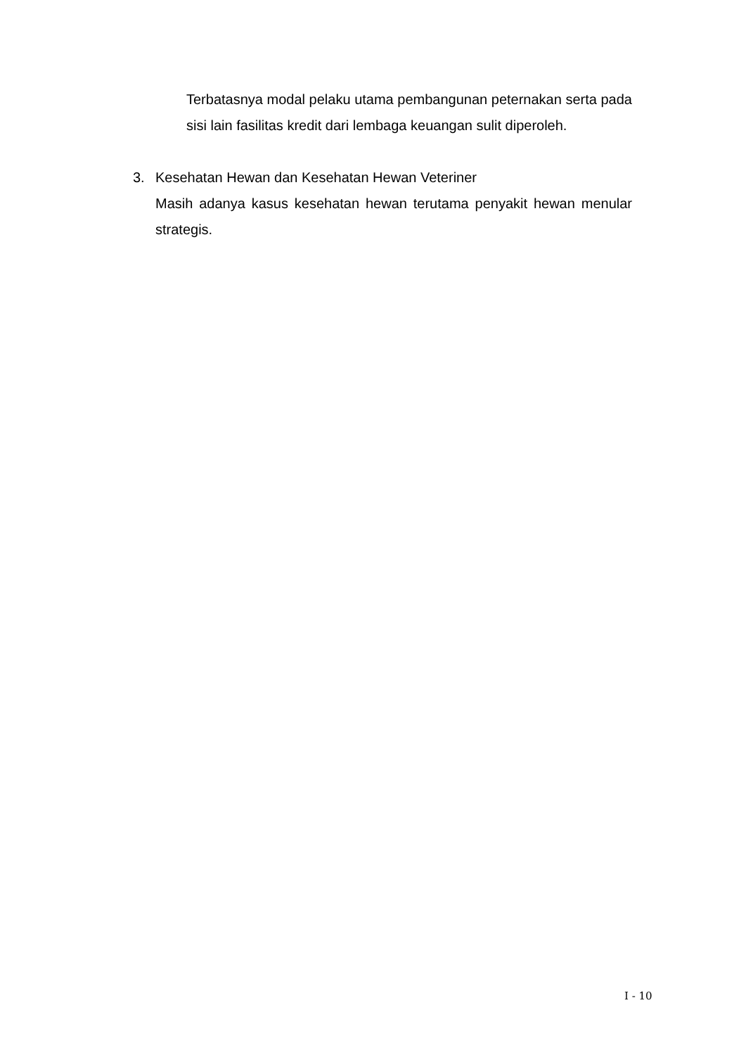Terbatasnya modal pelaku utama pembangunan peternakan serta pada sisi lain fasilitas kredit dari lembaga keuangan sulit diperoleh.
3. Kesehatan Hewan dan Kesehatan Hewan Veteriner
Masih adanya kasus kesehatan hewan terutama penyakit hewan menular strategis.
I - 10